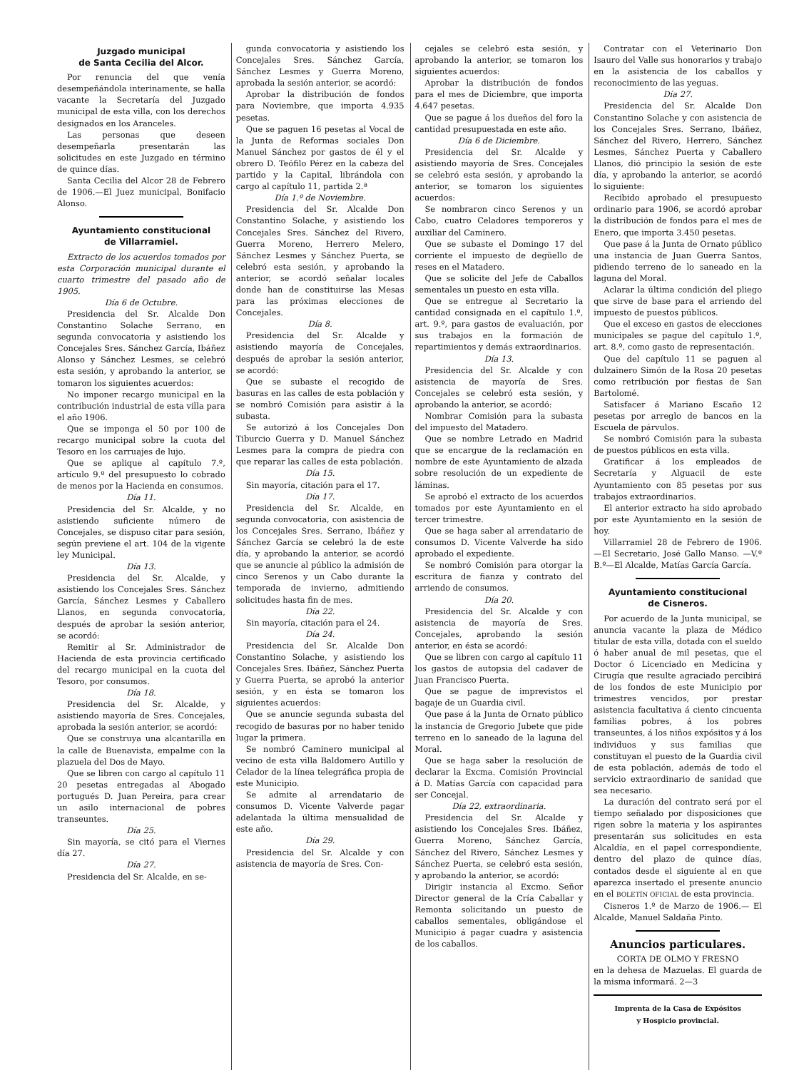Juzgado municipal
de Santa Cecilia del Alcor.
Por renuncia del que venía desempeñándola interinamente, se halla vacante la Secretaría del Juzgado municipal de esta villa, con los derechos designados en los Aranceles.
Las personas que deseen desempeñarla presentarán las solicitudes en este Juzgado en término de quince días.
Santa Cecilia del Alcor 28 de Febrero de 1906.—El Juez municipal, Bonifacio Alonso.
Ayuntamiento constitucional
de Villarramiel.
Extracto de los acuerdos tomados por esta Corporación municipal durante el cuarto trimestre del pasado año de 1905.
Día 6 de Octubre.
Presidencia del Sr. Alcalde Don Constantino Solache Serrano, en segunda convocatoria y asistiendo los Concejales Sres. Sánchez García, Ibáñez Alonso y Sánchez Lesmes, se celebró esta sesión, y aprobando la anterior, se tomaron los siguientes acuerdos:
No imponer recargo municipal en la contribución industrial de esta villa para el año 1906.
Que se imponga el 50 por 100 de recargo municipal sobre la cuota del Tesoro en los carruajes de lujo.
Que se aplique al capítulo 7.º, artículo 9.º del presupuesto lo cobrado de menos por la Hacienda en consumos.
Día 11.
Presidencia del Sr. Alcalde, y no asistiendo suficiente número de Concejales, se dispuso citar para sesión, según previene el art. 104 de la vigente ley Municipal.
Día 13.
Presidencia del Sr. Alcalde, y asistiendo los Concejales Sres. Sánchez García, Sánchez Lesmes y Caballero Llanos, en segunda convocatoria, después de aprobar la sesión anterior, se acordó:
Remitir al Sr. Administrador de Hacienda de esta provincia certificado del recargo municipal en la cuota del Tesoro, por consumos.
Día 18.
Presidencia del Sr. Alcalde, y asistiendo mayoría de Sres. Concejales, aprobada la sesión anterior, se acordó:
Que se construya una alcantarilla en la calle de Buenavista, empalme con la plazuela del Dos de Mayo.
Que se libren con cargo al capítulo 11 20 pesetas entregadas al Abogado portugués D. Juan Pereira, para crear un asilo internacional de pobres transeuntes.
Día 25.
Sin mayoría, se citó para el Viernes día 27.
Día 27.
Presidencia del Sr. Alcalde, en se-
gunda convocatoria y asistiendo los Concejales Sres. Sánchez García, Sánchez Lesmes y Guerra Moreno, aprobada la sesión anterior, se acordó:
Aprobar la distribución de fondos para Noviembre, que importa 4.935 pesetas.
Que se paguen 16 pesetas al Vocal de la Junta de Reformas sociales Don Manuel Sánchez por gastos de él y el obrero D. Teófilo Pérez en la cabeza del partido y la Capital, librándola con cargo al capítulo 11, partida 2.ª
Día 1.º de Noviembre.
Presidencia del Sr. Alcalde Don Constantino Solache, y asistiendo los Concejales Sres. Sánchez del Rivero, Guerra Moreno, Herrero Melero, Sánchez Lesmes y Sánchez Puerta, se celebró esta sesión, y aprobando la anterior, se acordó señalar locales donde han de constituirse las Mesas para las próximas elecciones de Concejales.
Día 8.
Presidencia del Sr. Alcalde y asistiendo mayoría de Concejales, después de aprobar la sesión anterior, se acordó:
Que se subaste el recogido de basuras en las calles de esta población y se nombró Comisión para asistir á la subasta.
Se autorizó á los Concejales Don Tiburcio Guerra y D. Manuel Sánchez Lesmes para la compra de piedra con que reparar las calles de esta población.
Día 15.
Sin mayoría, citación para el 17.
Día 17.
Presidencia del Sr. Alcalde, en segunda convocatoria, con asistencia de los Concejales Sres. Serrano, Ibáñez y Sánchez García se celebró la de este día, y aprobando la anterior, se acordó que se anuncie al público la admisión de cinco Serenos y un Cabo durante la temporada de invierno, admitiendo solicitudes hasta fin de mes.
Día 22.
Sin mayoría, citación para el 24.
Día 24.
Presidencia del Sr. Alcalde Don Constantino Solache, y asistiendo los Concejales Sres. Ibáñez, Sánchez Puerta y Guerra Puerta, se aprobó la anterior sesión, y en ésta se tomaron los siguientes acuerdos:
Que se anuncie segunda subasta del recogido de basuras por no haber tenido lugar la primera.
Se nombró Caminero municipal al vecino de esta villa Baldomero Autillo y Celador de la línea telegráfica propia de este Municipio.
Se admite al arrendatario de consumos D. Vicente Valverde pagar adelantada la última mensualidad de este año.
Día 29.
Presidencia del Sr. Alcalde y con asistencia de mayoría de Sres. Con-
cejales se celebró esta sesión, y aprobando la anterior, se tomaron los siguientes acuerdos:
Aprobar la distribución de fondos para el mes de Diciembre, que importa 4.647 pesetas.
Que se pague á los dueños del foro la cantidad presupuestada en este año.
Día 6 de Diciembre.
Presidencia del Sr. Alcalde y asistiendo mayoría de Sres. Concejales se celebró esta sesión, y aprobando la anterior, se tomaron los siguientes acuerdos:
Se nombraron cinco Serenos y un Cabo, cuatro Celadores temporeros y auxiliar del Caminero.
Que se subaste el Domingo 17 del corriente el impuesto de degüello de reses en el Matadero.
Que se solicite del Jefe de Caballos sementales un puesto en esta villa.
Que se entregue al Secretario la cantidad consignada en el capítulo 1.º, art. 9.º, para gastos de evaluación, por sus trabajos en la formación de repartimientos y demás extraordinarios.
Día 13.
Presidencia del Sr. Alcalde y con asistencia de mayoría de Sres. Concejales se celebró esta sesión, y aprobando la anterior, se acordó:
Nombrar Comisión para la subasta del impuesto del Matadero.
Que se nombre Letrado en Madrid que se encargue de la reclamación en nombre de este Ayuntamiento de alzada sobre resolución de un expediente de láminas.
Se aprobó el extracto de los acuerdos tomados por este Ayuntamiento en el tercer trimestre.
Que se haga saber al arrendatario de consumos D. Vicente Valverde ha sido aprobado el expediente.
Se nombró Comisión para otorgar la escritura de fianza y contrato del arriendo de consumos.
Día 20.
Presidencia del Sr. Alcalde y con asistencia de mayoría de Sres. Concejales, aprobando la sesión anterior, en ésta se acordó:
Que se libren con cargo al capítulo 11 los gastos de autopsia del cadaver de Juan Francisco Puerta.
Que se pague de imprevistos el bagaje de un Guardia civil.
Que pase á la Junta de Ornato público la instancia de Gregorio Jubete que pide terreno en lo saneado de la laguna del Moral.
Que se haga saber la resolución de declarar la Excma. Comisión Provincial á D. Matías García con capacidad para ser Concejal.
Día 22, extraordinaria.
Presidencia del Sr. Alcalde y asistiendo los Concejales Sres. Ibáñez, Guerra Moreno, Sánchez García, Sánchez del Rivero, Sánchez Lesmes y Sánchez Puerta, se celebró esta sesión, y aprobando la anterior, se acordó:
Dirigir instancia al Excmo. Señor Director general de la Cría Caballar y Remonta solicitando un puesto de caballos sementales, obligándose el Municipio á pagar cuadra y asistencia de los caballos.
Contratar con el Veterinario Don Isauro del Valle sus honorarios y trabajo en la asistencia de los caballos y reconocimiento de las yeguas.
Día 27.
Presidencia del Sr. Alcalde Don Constantino Solache y con asistencia de los Concejales Sres. Serrano, Ibáñez, Sánchez del Rivero, Herrero, Sánchez Lesmes, Sánchez Puerta y Caballero Llanos, dió principio la sesión de este día, y aprobando la anterior, se acordó lo siguiente:
Recibido aprobado el presupuesto ordinario para 1906, se acordó aprobar la distribución de fondos para el mes de Enero, que importa 3.450 pesetas.
Que pase á la Junta de Ornato público una instancia de Juan Guerra Santos, pidiendo terreno de lo saneado en la laguna del Moral.
Aclarar la última condición del pliego que sirve de base para el arriendo del impuesto de puestos públicos.
Que el exceso en gastos de elecciones municipales se pague del capítulo 1.º, art. 8.º, como gasto de representación.
Que del capítulo 11 se paguen al dulzainero Simón de la Rosa 20 pesetas como retribución por fiestas de San Bartolomé.
Satisfacer á Mariano Escaño 12 pesetas por arreglo de bancos en la Escuela de párvulos.
Se nombró Comisión para la subasta de puestos públicos en esta villa.
Gratificar á los empleados de Secretaría y Alguacil de este Ayuntamiento con 85 pesetas por sus trabajos extraordinarios.
El anterior extracto ha sido aprobado por este Ayuntamiento en la sesión de hoy.
Villarramiel 28 de Febrero de 1906. —El Secretario, José Gallo Manso. —V.º B.º—El Alcalde, Matías García García.
Ayuntamiento constitucional
de Cisneros.
Por acuerdo de la Junta municipal, se anuncia vacante la plaza de Médico titular de esta villa, dotada con el sueldo ó haber anual de mil pesetas, que el Doctor ó Licenciado en Medicina y Cirugía que resulte agraciado percibirá de los fondos de este Municipio por trimestres vencidos, por prestar asistencia facultativa á ciento cincuenta familias pobres, á los pobres transeuntes, á los niños expósitos y á los individuos y sus familias que constituyan el puesto de la Guardia civil de esta población, además de todo el servicio extraordinario de sanidad que sea necesario.
La duración del contrato será por el tiempo señalado por disposiciones que rigen sobre la materia y los aspirantes presentarán sus solicitudes en esta Alcaldía, en el papel correspondiente, dentro del plazo de quince días, contados desde el siguiente al en que aparezca insertado el presente anuncio en el BOLETÍN OFICIAL de esta provincia.
Cisneros 1.º de Marzo de 1906.— El Alcalde, Manuel Saldaña Pinto.
Anuncios particulares.
CORTA DE OLMO Y FRESNO
en la dehesa de Mazuelas. El guarda de la misma informará. 2—3
Imprenta de la Casa de Expósitos
y Hospicio provincial.